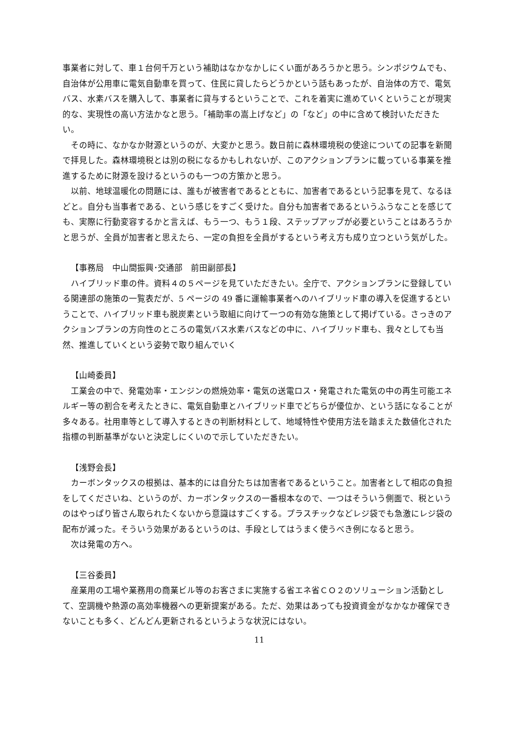事業者に対して、車１台何千万という補助はなかなかしにくい面があろうかと思う。シンポジウムでも、自治体が公用車に電気自動車を買って、住民に貸したらどうかという話もあったが、自治体の方で、電気バス、水素バスを購入して、事業者に貸与するということで、これを着実に進めていくということが現実的な、実現性の高い方法かなと思う。「補助率の嵩上げなど」の「など」の中に含めて検討いただきたい。
　その時に、なかなか財源というのが、大変かと思う。数日前に森林環境税の使途についての記事を新聞で拝見した。森林環境税とは別の税になるかもしれないが、このアクションプランに載っている事業を推進するために財源を設けるというのも一つの方策かと思う。
　以前、地球温暖化の問題には、誰もが被害者であるとともに、加害者であるという記事を見て、なるほどと。自分も当事者である、という感じをすごく受けた。自分も加害者であるというふうなことを感じても、実際に行動変容するかと言えば、もう一つ、もう１段、ステップアップが必要ということはあろうかと思うが、全員が加害者と思えたら、一定の負担を全員がするという考え方も成り立つという気がした。
【事務局　中山間振興･交通部　前田副部長】
　ハイブリッド車の件。資料４の５ページを見ていただきたい。全庁で、アクションプランに登録している関連部の施策の一覧表だが、5 ページの 49 番に運輸事業者へのハイブリッド車の導入を促進するということで、ハイブリッド車も脱炭素という取組に向けて一つの有効な施策として掲げている。さっきのアクションプランの方向性のところの電気バス水素バスなどの中に、ハイブリッド車も、我々としても当然、推進していくという姿勢で取り組んでいく
【山崎委員】
　工業会の中で、発電効率・エンジンの燃焼効率・電気の送電ロス・発電された電気の中の再生可能エネルギー等の割合を考えたときに、電気自動車とハイブリッド車でどちらが優位か、という話になることが多々ある。社用車等として導入するときの判断材料として、地域特性や使用方法を踏まえた数値化された指標の判断基準がないと決定しにくいので示していただきたい。
【浅野会長】
　カーボンタックスの根拠は、基本的には自分たちは加害者であるということ。加害者として相応の負担をしてくださいね、というのが、カーボンタックスの一番根本なので、一つはそういう側面で、税というのはやっぱり皆さん取られたくないから意識はすごくする。プラスチックなどレジ袋でも急激にレジ袋の配布が減った。そういう効果があるというのは、手段としてはうまく使うべき例になると思う。
　次は発電の方へ。
【三谷委員】
　産業用の工場や業務用の商業ビル等のお客さまに実施する省エネ省ＣＯ２のソリューション活動として、空調機や熱源の高効率機器への更新提案がある。ただ、効果はあっても投資資金がなかなか確保できないことも多く、どんどん更新されるというような状況にはない。
11